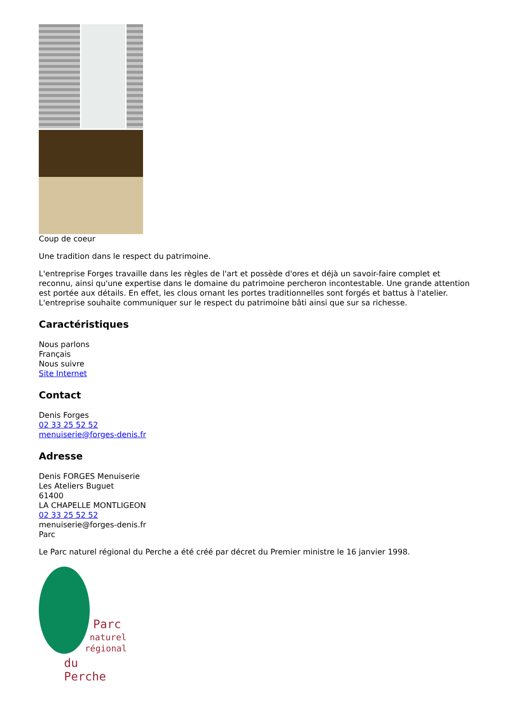Coup de coeur
Une tradition dans le respect du patrimoine.
L'entreprise Forges travaille dans les règles de l'art et possède d'ores et déjà un savoir-faire complet et reconnu, ainsi qu'une expertise dans le domaine du patrimoine percheron incontestable. Une grande attention est portée aux détails. En effet, les clous ornant les portes traditionnelles sont forgés et battus à l'atelier. L'entreprise souhaite communiquer sur le respect du patrimoine bâti ainsi que sur sa richesse.
Caractéristiques
Nous parlons
Français
Nous suivre
Site Internet
Contact
Denis Forges
02 33 25 52 52
menuiserie@forges-denis.fr
Adresse
Denis FORGES Menuiserie
Les Ateliers Buguet
61400
LA CHAPELLE MONTLIGEON
02 33 25 52 52
menuiserie@forges-denis.fr
Parc
Le Parc naturel régional du Perche a été créé par décret du Premier ministre le 16 janvier 1998.
Parc
naturel
régional
du Perche